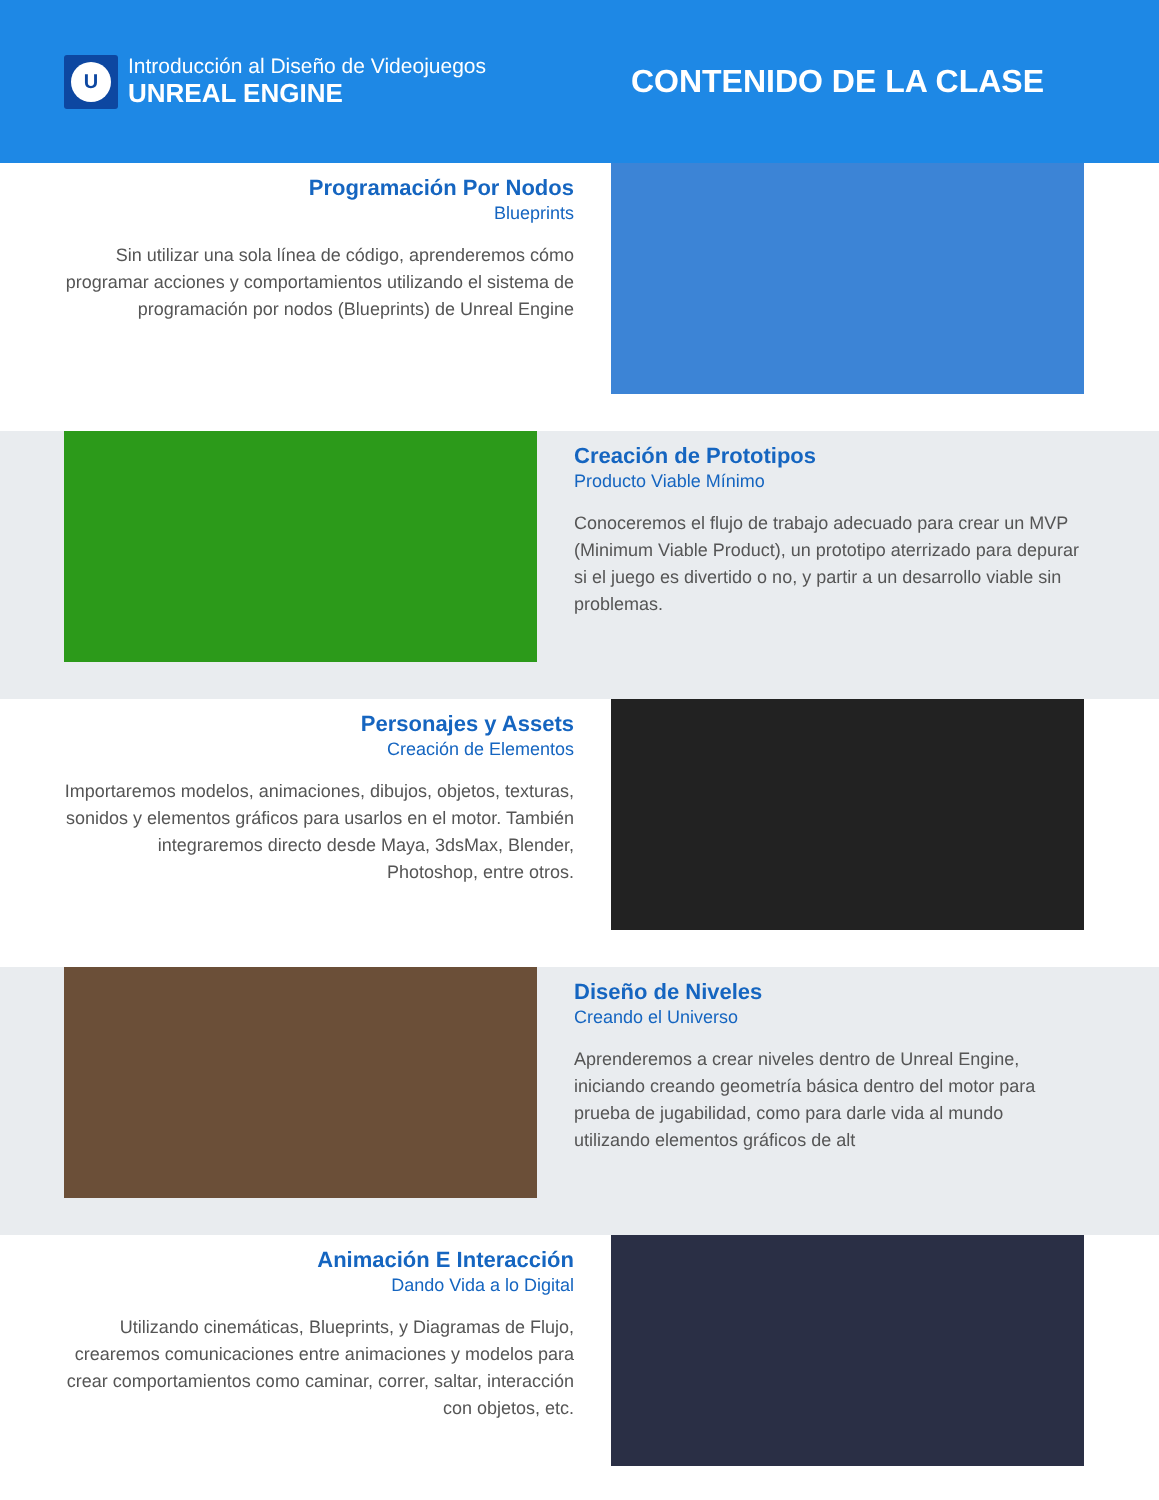U
Introducción al Diseño de Videojuegos
UNREAL ENGINE
CONTENIDO DE LA CLASE
Programación Por Nodos
Blueprints
Sin utilizar una sola línea de código, aprenderemos cómo programar acciones y comportamientos utilizando el sistema de programación por nodos (Blueprints) de Unreal Engine
Creación de Prototipos
Producto Viable Mínimo
Conoceremos el flujo de trabajo adecuado para crear un MVP (Minimum Viable Product), un prototipo aterrizado para depurar si el juego es divertido o no, y partir a un desarrollo viable sin problemas.
Personajes y Assets
Creación de Elementos
Importaremos modelos, animaciones, dibujos, objetos, texturas, sonidos y elementos gráficos para usarlos en el motor. También integraremos directo desde Maya, 3dsMax, Blender, Photoshop, entre otros.
Diseño de Niveles
Creando el Universo
Aprenderemos a crear niveles dentro de Unreal Engine, iniciando creando geometría básica dentro del motor para prueba de jugabilidad, como para darle vida al mundo utilizando elementos gráficos de alt
Animación E Interacción
Dando Vida a lo Digital
Utilizando cinemáticas, Blueprints, y Diagramas de Flujo, crearemos comunicaciones entre animaciones y modelos para crear comportamientos como caminar, correr, saltar, interacción con objetos, etc.